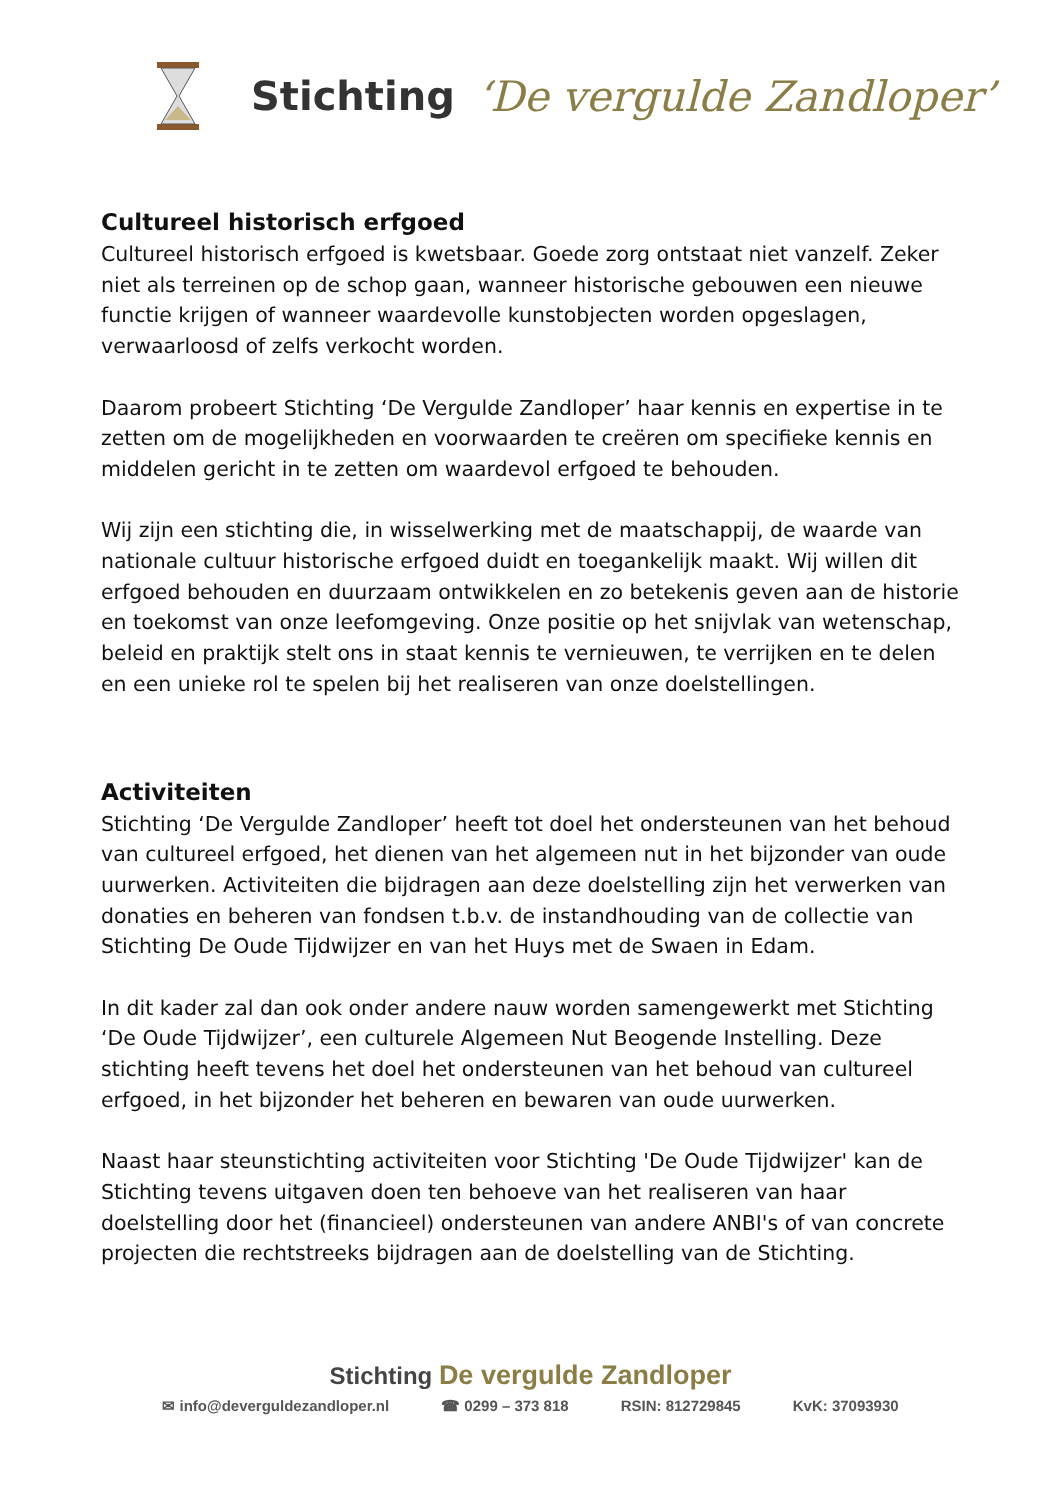Stichting ‘De vergulde Zandloper’
Cultureel historisch erfgoed
Cultureel historisch erfgoed is kwetsbaar. Goede zorg ontstaat niet vanzelf. Zeker niet als terreinen op de schop gaan, wanneer historische gebouwen een nieuwe functie krijgen of wanneer waardevolle kunstobjecten worden opgeslagen, verwaarloosd of zelfs verkocht worden.
Daarom probeert Stichting ‘De Vergulde Zandloper’ haar kennis en expertise in te zetten om de mogelijkheden en voorwaarden te creëren om specifieke kennis en middelen gericht in te zetten om waardevol erfgoed te behouden.
Wij zijn een stichting die, in wisselwerking met de maatschappij, de waarde van nationale cultuur historische erfgoed duidt en toegankelijk maakt. Wij willen dit erfgoed behouden en duurzaam ontwikkelen en zo betekenis geven aan de historie en toekomst van onze leefomgeving. Onze positie op het snijvlak van wetenschap, beleid en praktijk stelt ons in staat kennis te vernieuwen, te verrijken en te delen en een unieke rol te spelen bij het realiseren van onze doelstellingen.
Activiteiten
Stichting ‘De Vergulde Zandloper’ heeft tot doel het ondersteunen van het behoud van cultureel erfgoed, het dienen van het algemeen nut in het bijzonder van oude uurwerken. Activiteiten die bijdragen aan deze doelstelling zijn het verwerken van donaties en beheren van fondsen t.b.v. de instandhouding van de collectie van Stichting De Oude Tijdwijzer en van het Huys met de Swaen in Edam.
In dit kader zal dan ook onder andere nauw worden samengewerkt met Stichting ‘De Oude Tijdwijzer’, een culturele Algemeen Nut Beogende Instelling. Deze stichting heeft tevens het doel het ondersteunen van het behoud van cultureel erfgoed, in het bijzonder het beheren en bewaren van oude uurwerken.
Naast haar steunstichting activiteiten voor Stichting 'De Oude Tijdwijzer' kan de Stichting tevens uitgaven doen ten behoeve van het realiseren van haar doelstelling door het (financieel) ondersteunen van andere ANBI's of van concrete projecten die rechtstreeks bijdragen aan de doelstelling van de Stichting.
Stichting De vergulde Zandloper
✉ info@deverguldezandloper.nl ☎ 0299 – 373 818 RSIN: 812729845 KvK: 37093930